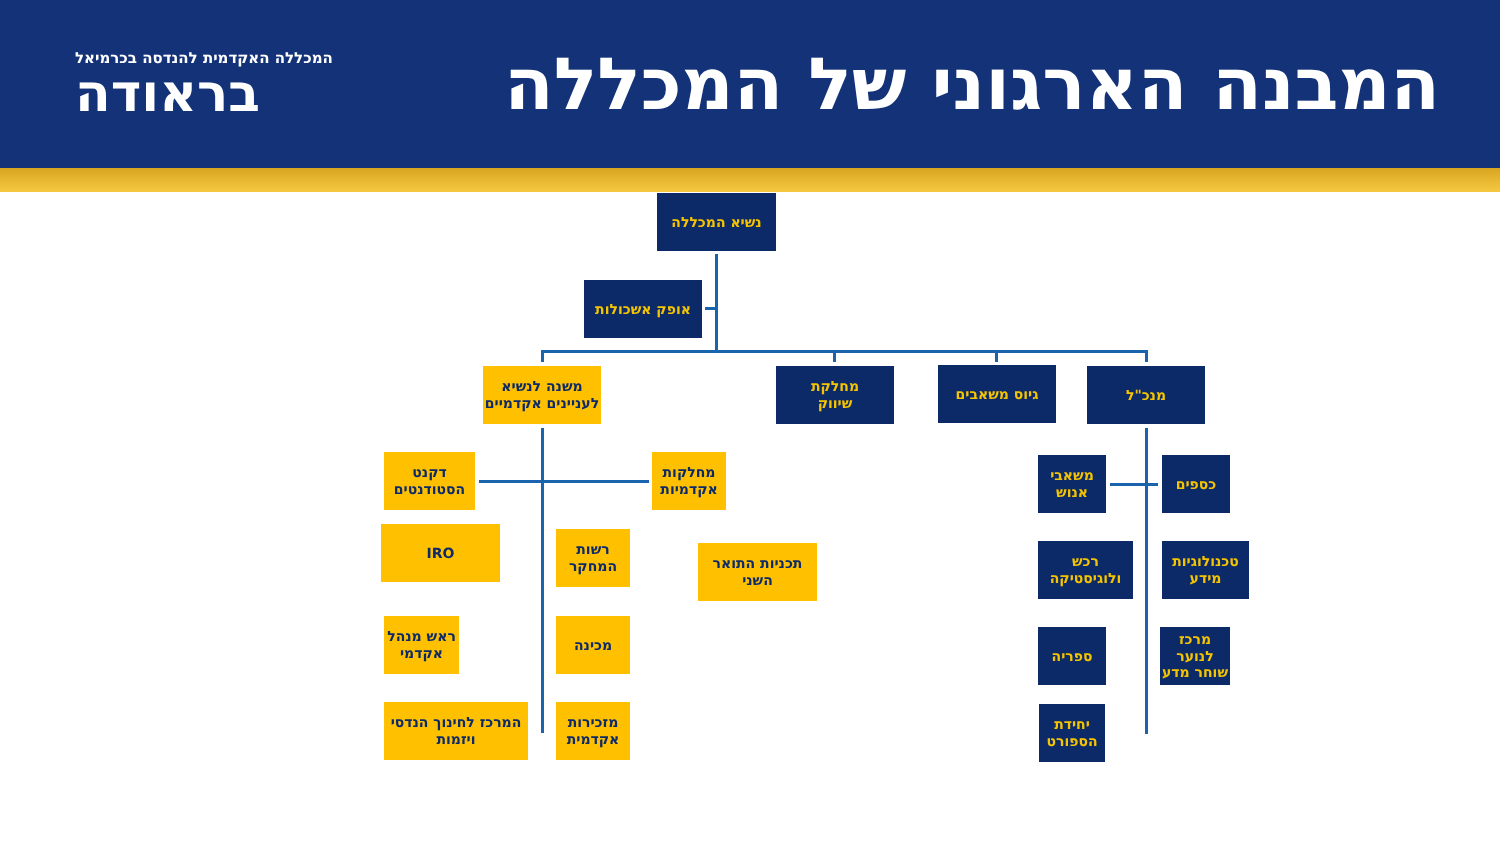המבנה הארגוני של המכללה
המכללה האקדמית להנדסה בכרמיאל
בראודה
נשיא המכללה
אופק אשכולות
משנה לנשיא
לעניינים אקדמיים
מחלקת
שיווק
גיוס משאבים מנכ"ל
דקנט הסטודנטים
מחלקות אקדמיות
IRO
רשות המחקר
תכניות התואר השני
ראש מנהל אקדמי
מכינה
המרכז לחינוך הנדסי ויזמות
מזכירות אקדמית
משאבי אנוש
כספים
רכש ולוגיסטיקה
טכנולוגיות מידע
ספריה
מרכז לנוער שוחר מדע
יחידת הספורט